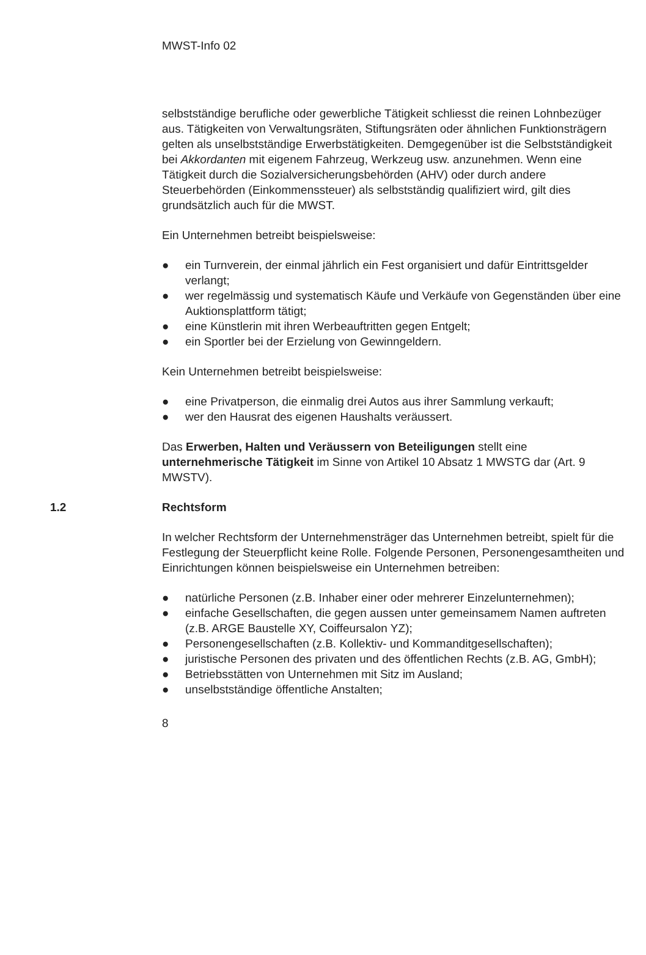MWST-Info 02
selbstständige berufliche oder gewerbliche Tätigkeit schliesst die reinen Lohnbezüger aus. Tätigkeiten von Verwaltungsräten, Stiftungsräten oder ähnlichen Funktionsträgern gelten als unselbstständige Erwerbstätigkeiten. Demgegenüber ist die Selbstständigkeit bei Akkordanten mit eigenem Fahrzeug, Werkzeug usw. anzunehmen. Wenn eine Tätigkeit durch die Sozialversicherungsbehörden (AHV) oder durch andere Steuerbehörden (Einkommenssteuer) als selbstständig qualifiziert wird, gilt dies grundsätzlich auch für die MWST.
Ein Unternehmen betreibt beispielsweise:
● ein Turnverein, der einmal jährlich ein Fest organisiert und dafür Eintrittsgelder verlangt;
● wer regelmässig und systematisch Käufe und Verkäufe von Gegenständen über eine Auktionsplattform tätigt;
● eine Künstlerin mit ihren Werbeauftritten gegen Entgelt;
● ein Sportler bei der Erzielung von Gewinngeldern.
Kein Unternehmen betreibt beispielsweise:
● eine Privatperson, die einmalig drei Autos aus ihrer Sammlung verkauft;
● wer den Hausrat des eigenen Haushalts veräussert.
Das Erwerben, Halten und Veräussern von Beteiligungen stellt eine unternehmerische Tätigkeit im Sinne von Artikel 10 Absatz 1 MWSTG dar (Art. 9 MWSTV).
1.2 Rechtsform
In welcher Rechtsform der Unternehmensträger das Unternehmen betreibt, spielt für die Festlegung der Steuerpflicht keine Rolle. Folgende Personen, Personengesamtheiten und Einrichtungen können beispielsweise ein Unternehmen betreiben:
● natürliche Personen (z.B. Inhaber einer oder mehrerer Einzelunternehmen);
● einfache Gesellschaften, die gegen aussen unter gemeinsamem Namen auftreten (z.B. ARGE Baustelle XY, Coiffeursalon YZ);
● Personengesellschaften (z.B. Kollektiv- und Kommanditgesellschaften);
● juristische Personen des privaten und des öffentlichen Rechts (z.B. AG, GmbH);
● Betriebsstätten von Unternehmen mit Sitz im Ausland;
● unselbstständige öffentliche Anstalten;
8